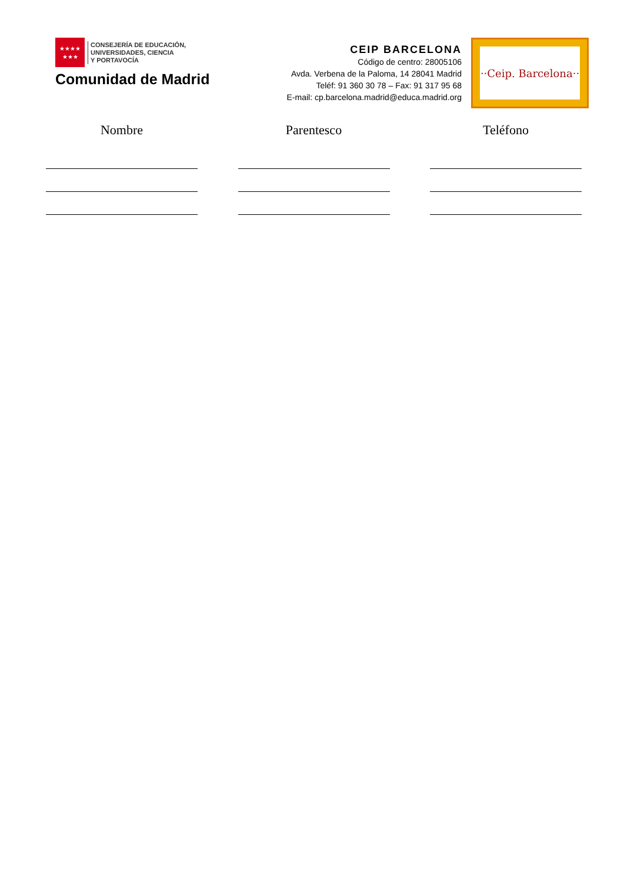★★★★
★★★
CONSEJERÍA DE EDUCACIÓN,
UNIVERSIDADES, CIENCIA
Y PORTAVOCÍA
Comunidad de Madrid
CEIP BARCELONA
Código de centro: 28005106
Avda. Verbena de la Paloma, 14 28041 Madrid
Teléf: 91 360 30 78 – Fax: 91 317 95 68
E-mail: cp.barcelona.madrid@educa.madrid.org
··Ceip. Barcelona··
Nombre Parentesco Teléfono